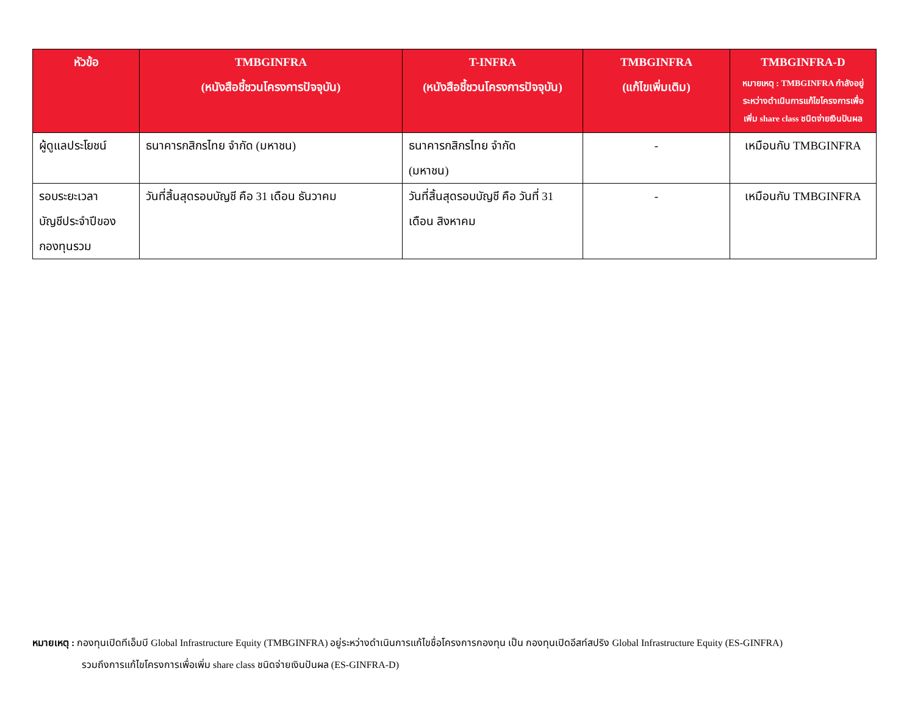| หัวข้อ | TMBGINFRA (หนังสือชี้ชวนโครงการปัจจุบัน) | T-INFRA (หนังสือชี้ชวนโครงการปัจจุบัน) | TMBGINFRA (แก้ไขเพิ่มเติม) | TMBGINFRA-D หมายเหตุ : TMBGINFRA กำลังอยู่ระหว่างดำเนินการแก้ไขโครงการเพื่อเพิ่ม share class ชนิดจ่ายเงินปันผล |
| --- | --- | --- | --- | --- |
| ผู้ดูแลประโยชน์ | ธนาคารกสิกรไทย จำกัด (มหาชน) | ธนาคารกสิกรไทย จำกัด (มหาชน) | - | เหมือนกับ TMBGINFRA |
| รอบระยะเวลา บัญชีประจำปีของ กองทุนรวม | วันที่สิ้นสุดรอบบัญชี คือ 31 เดือน ธันวาคม | วันที่สิ้นสุดรอบบัญชี คือ วันที่ 31 เดือน สิงหาคม | - | เหมือนกับ TMBGINFRA |
หมายเหตุ : กองทุนเปิดทีเอ็มบี Global Infrastructure Equity (TMBGINFRA) อยู่ระหว่างดำเนินการแก้ไขชื่อโครงการกองทุน เป็น กองทุนเปิดอีสท์สปริง Global Infrastructure Equity (ES-GINFRA)
รวมถึงการแก้ไขโครงการเพื่อเพิ่ม share class ชนิดจ่ายเงินปันผล (ES-GINFRA-D)